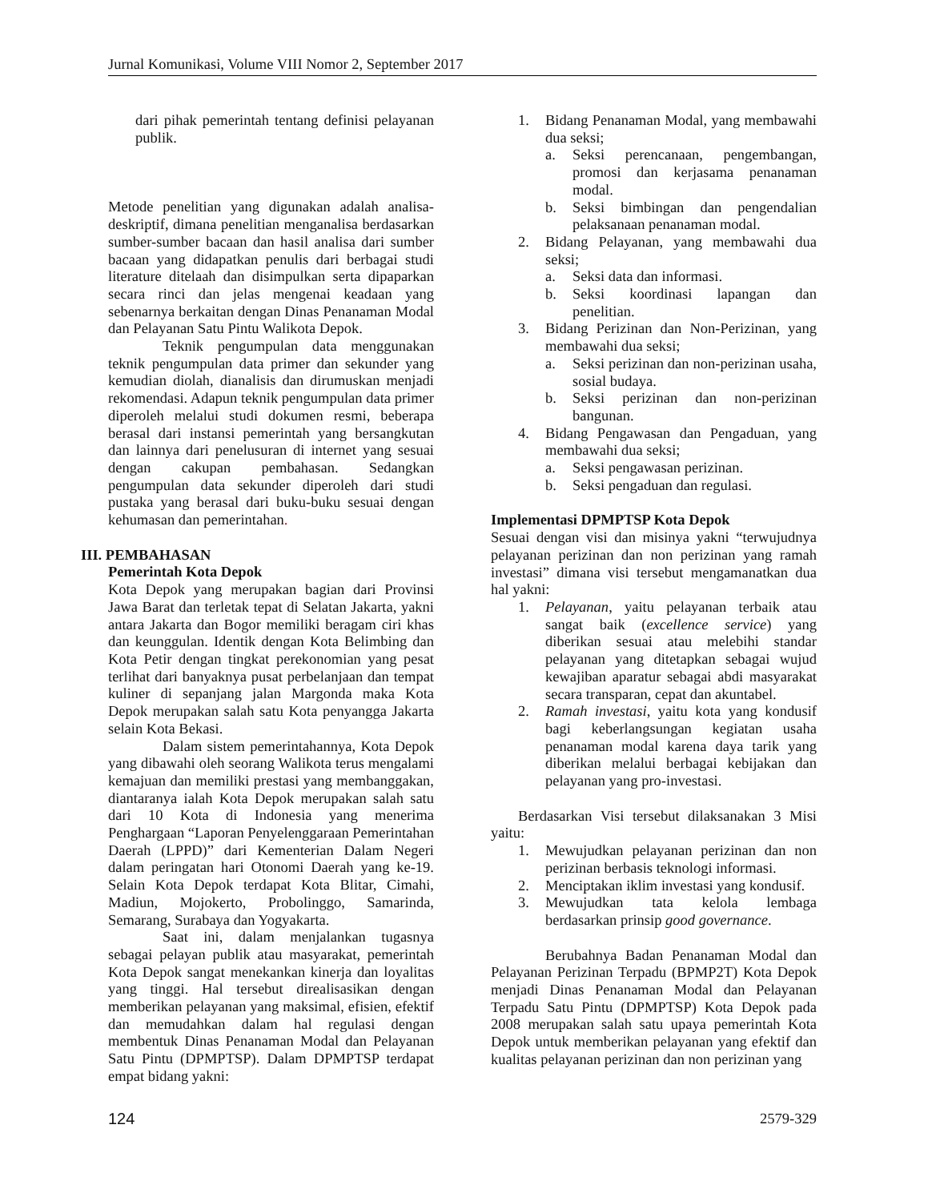Jurnal Komunikasi, Volume VIII Nomor 2, September 2017
dari pihak pemerintah tentang definisi pelayanan publik.
Metode penelitian yang digunakan adalah analisa-deskriptif, dimana penelitian menganalisa berdasarkan sumber-sumber bacaan dan hasil analisa dari sumber bacaan yang didapatkan penulis dari berbagai studi literature ditelaah dan disimpulkan serta dipaparkan secara rinci dan jelas mengenai keadaan yang sebenarnya berkaitan dengan Dinas Penanaman Modal dan Pelayanan Satu Pintu Walikota Depok.
Teknik pengumpulan data menggunakan teknik pengumpulan data primer dan sekunder yang kemudian diolah, dianalisis dan dirumuskan menjadi rekomendasi. Adapun teknik pengumpulan data primer diperoleh melalui studi dokumen resmi, beberapa berasal dari instansi pemerintah yang bersangkutan dan lainnya dari penelusuran di internet yang sesuai dengan cakupan pembahasan. Sedangkan pengumpulan data sekunder diperoleh dari studi pustaka yang berasal dari buku-buku sesuai dengan kehumasan dan pemerintahan.
III. PEMBAHASAN
Pemerintah Kota Depok
Kota Depok yang merupakan bagian dari Provinsi Jawa Barat dan terletak tepat di Selatan Jakarta, yakni antara Jakarta dan Bogor memiliki beragam ciri khas dan keunggulan. Identik dengan Kota Belimbing dan Kota Petir dengan tingkat perekonomian yang pesat terlihat dari banyaknya pusat perbelanjaan dan tempat kuliner di sepanjang jalan Margonda maka Kota Depok merupakan salah satu Kota penyangga Jakarta selain Kota Bekasi.
Dalam sistem pemerintahannya, Kota Depok yang dibawahi oleh seorang Walikota terus mengalami kemajuan dan memiliki prestasi yang membanggakan, diantaranya ialah Kota Depok merupakan salah satu dari 10 Kota di Indonesia yang menerima Penghargaan “Laporan Penyelenggaraan Pemerintahan Daerah (LPPD)” dari Kementerian Dalam Negeri dalam peringatan hari Otonomi Daerah yang ke-19. Selain Kota Depok terdapat Kota Blitar, Cimahi, Madiun, Mojokerto, Probolinggo, Samarinda, Semarang, Surabaya dan Yogyakarta.
Saat ini, dalam menjalankan tugasnya sebagai pelayan publik atau masyarakat, pemerintah Kota Depok sangat menekankan kinerja dan loyalitas yang tinggi. Hal tersebut direalisasikan dengan memberikan pelayanan yang maksimal, efisien, efektif dan memudahkan dalam hal regulasi dengan membentuk Dinas Penanaman Modal dan Pelayanan Satu Pintu (DPMPTSP). Dalam DPMPTSP terdapat empat bidang yakni:
1. Bidang Penanaman Modal, yang membawahi dua seksi;
a. Seksi perencanaan, pengembangan, promosi dan kerjasama penanaman modal.
b. Seksi bimbingan dan pengendalian pelaksanaan penanaman modal.
2. Bidang Pelayanan, yang membawahi dua seksi;
a. Seksi data dan informasi.
b. Seksi koordinasi lapangan dan penelitian.
3. Bidang Perizinan dan Non-Perizinan, yang membawahi dua seksi;
a. Seksi perizinan dan non-perizinan usaha, sosial budaya.
b. Seksi perizinan dan non-perizinan bangunan.
4. Bidang Pengawasan dan Pengaduan, yang membawahi dua seksi;
a. Seksi pengawasan perizinan.
b. Seksi pengaduan dan regulasi.
Implementasi DPMPTSP Kota Depok
Sesuai dengan visi dan misinya yakni “terwujudnya pelayanan perizinan dan non perizinan yang ramah investasi” dimana visi tersebut mengamanatkan dua hal yakni:
1. Pelayanan, yaitu pelayanan terbaik atau sangat baik (excellence service) yang diberikan sesuai atau melebihi standar pelayanan yang ditetapkan sebagai wujud kewajiban aparatur sebagai abdi masyarakat secara transparan, cepat dan akuntabel.
2. Ramah investasi, yaitu kota yang kondusif bagi keberlangsungan kegiatan usaha penanaman modal karena daya tarik yang diberikan melalui berbagai kebijakan dan pelayanan yang pro-investasi.
Berdasarkan Visi tersebut dilaksanakan 3 Misi yaitu:
1. Mewujudkan pelayanan perizinan dan non perizinan berbasis teknologi informasi.
2. Menciptakan iklim investasi yang kondusif.
3. Mewujudkan tata kelola lembaga berdasarkan prinsip good governance.
Berubahnya Badan Penanaman Modal dan Pelayanan Perizinan Terpadu (BPMP2T) Kota Depok menjadi Dinas Penanaman Modal dan Pelayanan Terpadu Satu Pintu (DPMPTSP) Kota Depok pada 2008 merupakan salah satu upaya pemerintah Kota Depok untuk memberikan pelayanan yang efektif dan kualitas pelayanan perizinan dan non perizinan yang
124 2579-329